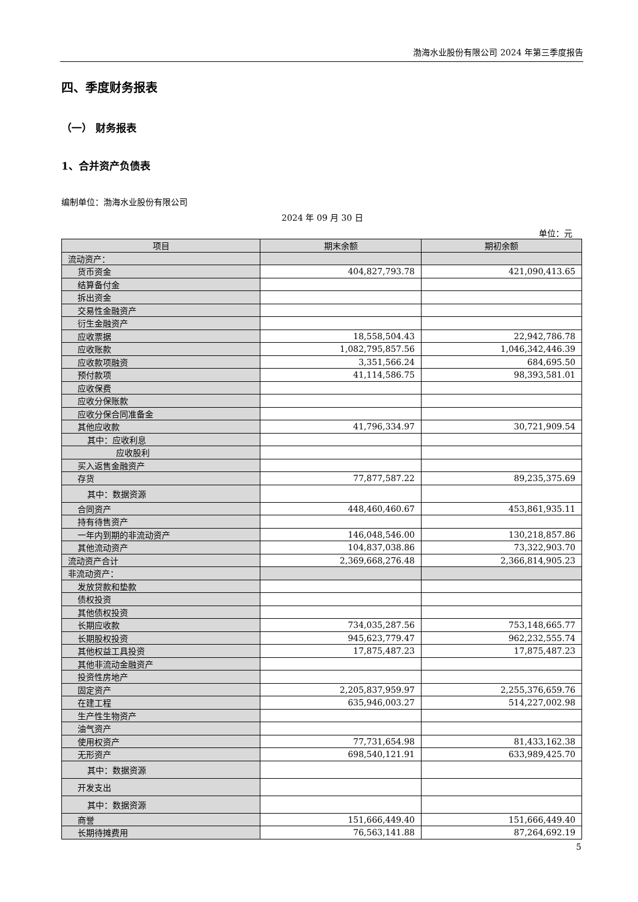渤海水业股份有限公司 2024 年第三季度报告
四、季度财务报表
（一） 财务报表
1、合并资产负债表
编制单位：渤海水业股份有限公司
2024 年 09 月 30 日
单位：元
| 项目 | 期末余额 | 期初余额 |
| --- | --- | --- |
| 流动资产： | | |
| 货币资金 | 404,827,793.78 | 421,090,413.65 |
| 结算备付金 | | |
| 拆出资金 | | |
| 交易性金融资产 | | |
| 衍生金融资产 | | |
| 应收票据 | 18,558,504.43 | 22,942,786.78 |
| 应收账款 | 1,082,795,857.56 | 1,046,342,446.39 |
| 应收款项融资 | 3,351,566.24 | 684,695.50 |
| 预付款项 | 41,114,586.75 | 98,393,581.01 |
| 应收保费 | | |
| 应收分保账款 | | |
| 应收分保合同准备金 | | |
| 其他应收款 | 41,796,334.97 | 30,721,909.54 |
| 其中：应收利息 | | |
| 应收股利 | | |
| 买入返售金融资产 | | |
| 存货 | 77,877,587.22 | 89,235,375.69 |
| 其中：数据资源 | | |
| 合同资产 | 448,460,460.67 | 453,861,935.11 |
| 持有待售资产 | | |
| 一年内到期的非流动资产 | 146,048,546.00 | 130,218,857.86 |
| 其他流动资产 | 104,837,038.86 | 73,322,903.70 |
| 流动资产合计 | 2,369,668,276.48 | 2,366,814,905.23 |
| 非流动资产： | | |
| 发放贷款和垫款 | | |
| 债权投资 | | |
| 其他债权投资 | | |
| 长期应收款 | 734,035,287.56 | 753,148,665.77 |
| 长期股权投资 | 945,623,779.47 | 962,232,555.74 |
| 其他权益工具投资 | 17,875,487.23 | 17,875,487.23 |
| 其他非流动金融资产 | | |
| 投资性房地产 | | |
| 固定资产 | 2,205,837,959.97 | 2,255,376,659.76 |
| 在建工程 | 635,946,003.27 | 514,227,002.98 |
| 生产性生物资产 | | |
| 油气资产 | | |
| 使用权资产 | 77,731,654.98 | 81,433,162.38 |
| 无形资产 | 698,540,121.91 | 633,989,425.70 |
| 其中：数据资源 | | |
| 开发支出 | | |
| 其中：数据资源 | | |
| 商誉 | 151,666,449.40 | 151,666,449.40 |
| 长期待摊费用 | 76,563,141.88 | 87,264,692.19 |
5